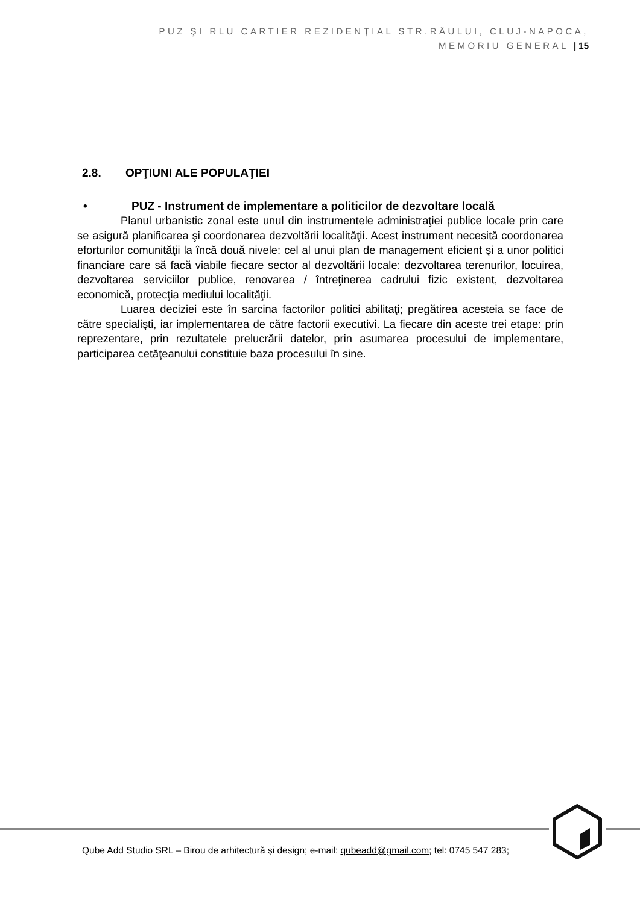PUZ ŞI RLU CARTIER REZIDENŢIAL STR.RÂULUI, CLUJ-NAPOCA,
MEMORIU GENERAL | 15
2.8. OPŢIUNI ALE POPULAŢIEI
• PUZ - Instrument de implementare a politicilor de dezvoltare locală
Planul urbanistic zonal este unul din instrumentele administraţiei publice locale prin care se asigură planificarea şi coordonarea dezvoltării localităţii. Acest instrument necesită coordonarea eforturilor comunităţii la încă două nivele: cel al unui plan de management eficient şi a unor politici financiare care să facă viabile fiecare sector al dezvoltării locale: dezvoltarea terenurilor, locuirea, dezvoltarea serviciilor publice, renovarea / întreţinerea cadrului fizic existent, dezvoltarea economică, protecţia mediului localităţii.
Luarea deciziei este în sarcina factorilor politici abilitaţi; pregătirea acesteia se face de către specialişti, iar implementarea de către factorii executivi. La fiecare din aceste trei etape: prin reprezentare, prin rezultatele prelucrării datelor, prin asumarea procesului de implementare, participarea cetăţeanului constituie baza procesului în sine.
Qube Add Studio SRL – Birou de arhitectură și design; e-mail: qubeadd@gmail.com; tel: 0745 547 283;